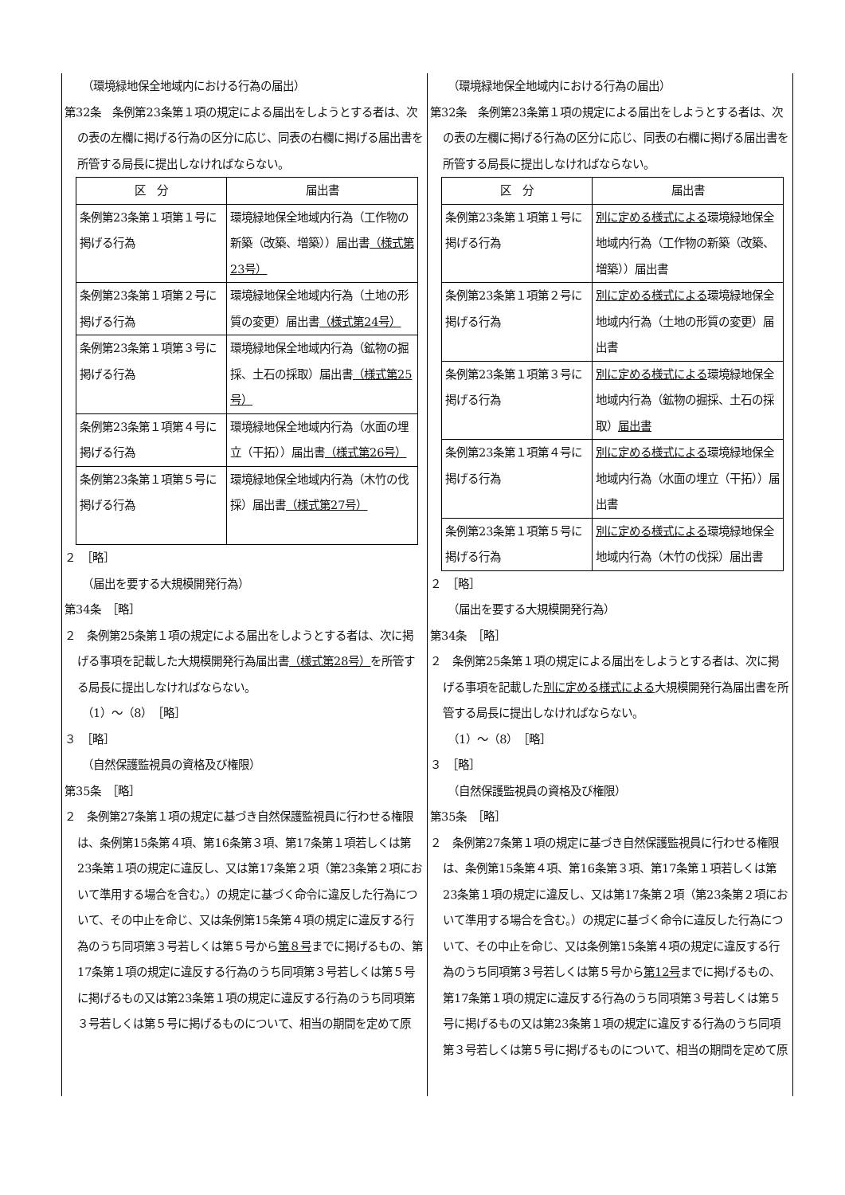（環境緑地保全地域内における行為の届出）
第32条　条例第23条第１項の規定による届出をしようとする者は、次の表の左欄に掲げる行為の区分に応じ、同表の右欄に掲げる届出書を所管する局長に提出しなければならない。
| 区 分 | 届出書 |
| --- | --- |
| 条例第23条第１項第１号に掲げる行為 | 環境緑地保全地域内行為（工作物の新築（改築、増築））届出書 （様式第23号） |
| 条例第23条第１項第２号に掲げる行為 | 環境緑地保全地域内行為（土地の形質の変更）届出書 （様式第24号） |
| 条例第23条第１項第３号に掲げる行為 | 環境緑地保全地域内行為（鉱物の掘採、土石の採取）届出書 （様式第25号） |
| 条例第23条第１項第４号に掲げる行為 | 環境緑地保全地域内行為（水面の埋立（干拓））届出書 （様式第26号） |
| 条例第23条第１項第５号に掲げる行為 | 環境緑地保全地域内行為（木竹の伐採）届出書 （様式第27号） |
２　［略］
（届出を要する大規模開発行為）
第34条　［略］
２　条例第25条第１項の規定による届出をしようとする者は、次に掲げる事項を記載した大規模開発行為届出書（様式第28号）を所管する局長に提出しなければならない。
（1）～（8）　［略］
３　［略］
（自然保護監視員の資格及び権限）
第35条　［略］
２　条例第27条第１項の規定に基づき自然保護監視員に行わせる権限は、条例第15条第４項、第16条第３項、第17条第１項若しくは第23条第１項の規定に違反し、又は第17条第２項（第23条第２項において準用する場合を含む。）の規定に基づく命令に違反した行為について、その中止を命じ、又は条例第15条第４項の規定に違反する行為のうち同項第３号若しくは第５号から第８号までに掲げるもの、第17条第１項の規定に違反する行為のうち同項第３号若しくは第５号に掲げるもの又は第23条第１項の規定に違反する行為のうち同項第３号若しくは第５号に掲げるものについて、相当の期間を定めて原
（環境緑地保全地域内における行為の届出）
第32条　条例第23条第１項の規定による届出をしようとする者は、次の表の左欄に掲げる行為の区分に応じ、同表の右欄に掲げる届出書を所管する局長に提出しなければならない。
| 区 分 | 届出書 |
| --- | --- |
| 条例第23条第１項第１号に掲げる行為 | 別に定める様式による 環境緑地保全地域内行為（工作物の新築（改築、増築））届出書 |
| 条例第23条第１項第２号に掲げる行為 | 別に定める様式による 環境緑地保全地域内行為（土地の形質の変更）届出書 |
| 条例第23条第１項第３号に掲げる行為 | 別に定める様式による 環境緑地保全地域内行為（鉱物の掘採、土石の採取） 届出書 |
| 条例第23条第１項第４号に掲げる行為 | 別に定める様式による 環境緑地保全地域内行為（水面の埋立（干拓））届出書 |
| 条例第23条第１項第５号に掲げる行為 | 別に定める様式による 環境緑地保全地域内行為（木竹の伐採）届出書 |
２　［略］
（届出を要する大規模開発行為）
第34条　［略］
２　条例第25条第１項の規定による届出をしようとする者は、次に掲げる事項を記載した別に定める様式による大規模開発行為届出書を所管する局長に提出しなければならない。
（1）～（8）　［略］
３　［略］
（自然保護監視員の資格及び権限）
第35条　［略］
２　条例第27条第１項の規定に基づき自然保護監視員に行わせる権限は、条例第15条第４項、第16条第３項、第17条第１項若しくは第23条第１項の規定に違反し、又は第17条第２項（第23条第２項において準用する場合を含む。）の規定に基づく命令に違反した行為について、その中止を命じ、又は条例第15条第４項の規定に違反する行為のうち同項第３号若しくは第５号から第12号までに掲げるもの、第17条第１項の規定に違反する行為のうち同項第３号若しくは第５号に掲げるもの又は第23条第１項の規定に違反する行為のうち同項第３号若しくは第５号に掲げるものについて、相当の期間を定めて原